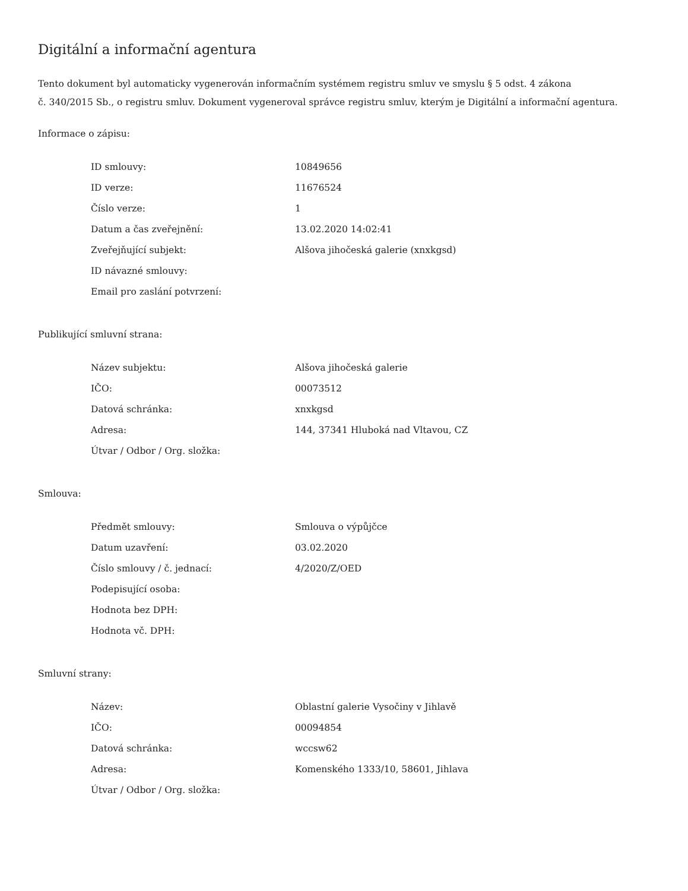Digitální a informační agentura
Tento dokument byl automaticky vygenerován informačním systémem registru smluv ve smyslu § 5 odst. 4 zákona
č. 340/2015 Sb., o registru smluv. Dokument vygeneroval správce registru smluv, kterým je Digitální a informační agentura.
Informace o zápisu:
| ID smlouvy: | 10849656 |
| ID verze: | 11676524 |
| Číslo verze: | 1 |
| Datum a čas zveřejnění: | 13.02.2020 14:02:41 |
| Zveřejňující subjekt: | Alšova jihočeská galerie (xnxkgsd) |
| ID návazné smlouvy: | |
| Email pro zaslání potvrzení: | |
Publikující smluvní strana:
| Název subjektu: | Alšova jihočeská galerie |
| IČO: | 00073512 |
| Datová schránka: | xnxkgsd |
| Adresa: | 144, 37341 Hluboká nad Vltavou, CZ |
| Útvar / Odbor / Org. složka: | |
Smlouva:
| Předmět smlouvy: | Smlouva o výpůjčce |
| Datum uzavření: | 03.02.2020 |
| Číslo smlouvy / č. jednací: | 4/2020/Z/OED |
| Podepisující osoba: | |
| Hodnota bez DPH: | |
| Hodnota vč. DPH: | |
Smluvní strany:
| Název: | Oblastní galerie Vysočiny v Jihlavě |
| IČO: | 00094854 |
| Datová schránka: | wccsw62 |
| Adresa: | Komenského 1333/10, 58601, Jihlava |
| Útvar / Odbor / Org. složka: | |